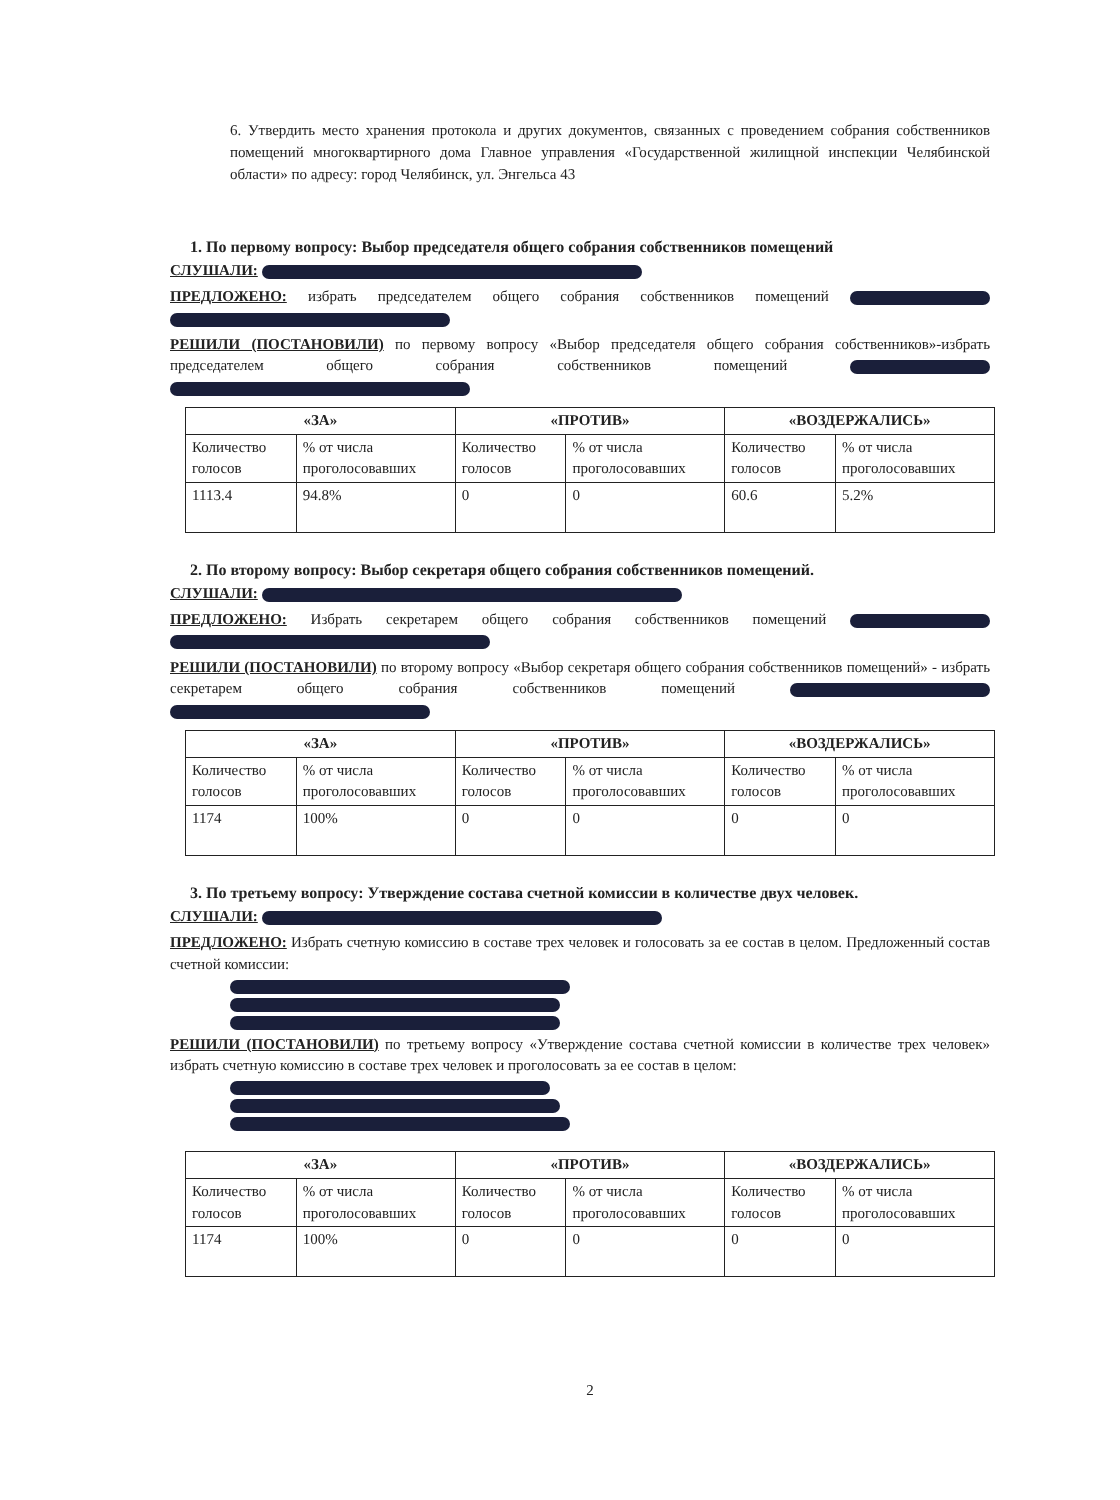6. Утвердить место хранения протокола и других документов, связанных с проведением собрания собственников помещений многоквартирного дома Главное управления «Государственной жилищной инспекции Челябинской области» по адресу: город Челябинск, ул. Энгельса 43
1. По первому вопросу: Выбор председателя общего собрания собственников помещений
СЛУШАЛИ:
ПРЕДЛОЖЕНО: избрать председателем общего собрания собственников помещений
РЕШИЛИ (ПОСТАНОВИЛИ) по первому вопросу «Выбор председателя общего собрания собственников»-избрать председателем общего собрания собственников помещений
| «ЗА» | | «ПРОТИВ» | | «ВОЗДЕРЖАЛИСЬ» | |
| --- | --- | --- | --- | --- | --- |
| Количество голосов | % от числа проголосовавших | Количество голосов | % от числа проголосовавших | Количество голосов | % от числа проголосовавших |
| 1113.4 | 94.8% | 0 | 0 | 60.6 | 5.2% |
2. По второму вопросу: Выбор секретаря общего собрания собственников помещений.
СЛУШАЛИ:
ПРЕДЛОЖЕНО: Избрать секретарем общего собрания собственников помещений
РЕШИЛИ (ПОСТАНОВИЛИ) по второму вопросу «Выбор секретаря общего собрания собственников помещений» - избрать секретарем общего собрания собственников помещений
| «ЗА» | | «ПРОТИВ» | | «ВОЗДЕРЖАЛИСЬ» | |
| --- | --- | --- | --- | --- | --- |
| Количество голосов | % от числа проголосовавших | Количество голосов | % от числа проголосовавших | Количество голосов | % от числа проголосовавших |
| 1174 | 100% | 0 | 0 | 0 | 0 |
3. По третьему вопросу: Утверждение состава счетной комиссии в количестве двух человек.
СЛУШАЛИ:
ПРЕДЛОЖЕНО: Избрать счетную комиссию в составе трех человек и голосовать за ее состав в целом. Предложенный состав счетной комиссии:
РЕШИЛИ (ПОСТАНОВИЛИ) по третьему вопросу «Утверждение состава счетной комиссии в количестве трех человек» избрать счетную комиссию в составе трех человек и проголосовать за ее состав в целом:
| «ЗА» | | «ПРОТИВ» | | «ВОЗДЕРЖАЛИСЬ» | |
| --- | --- | --- | --- | --- | --- |
| Количество голосов | % от числа проголосовавших | Количество голосов | % от числа проголосовавших | Количество голосов | % от числа проголосовавших |
| 1174 | 100% | 0 | 0 | 0 | 0 |
2